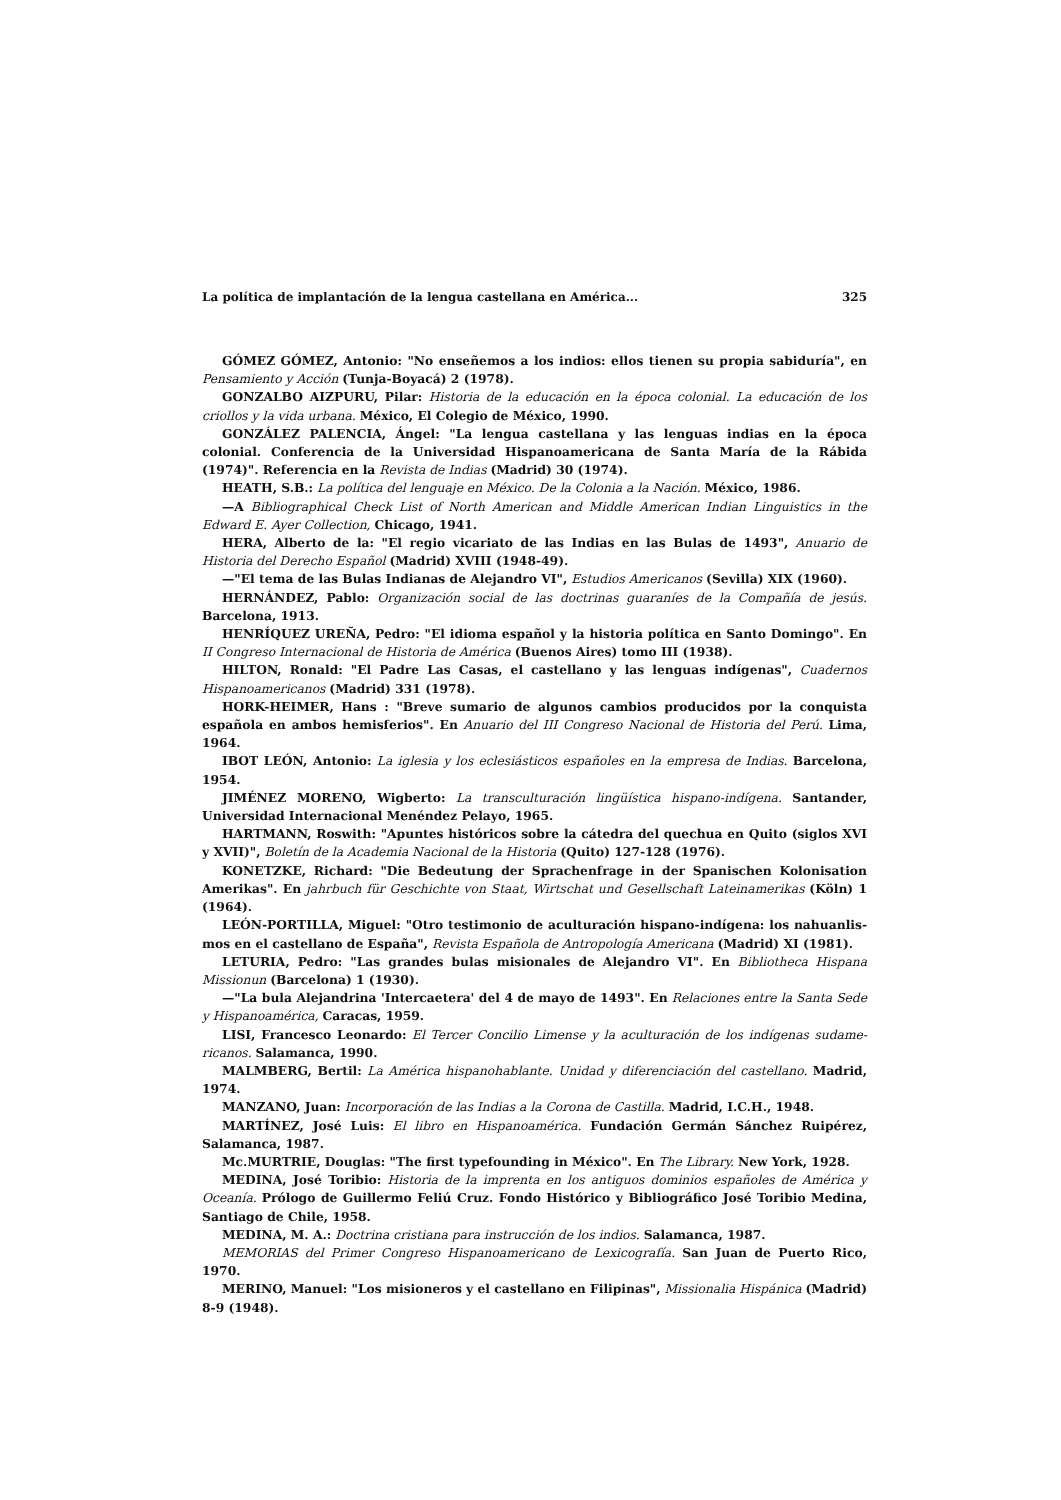La política de implantación de la lengua castellana en América... 325
GÓMEZ GÓMEZ, Antonio: "No enseñemos a los indios: ellos tienen su propia sabiduría", en Pensamiento y Acción (Tunja-Boyacá) 2 (1978).
GONZALBO AIZPURU, Pilar: Historia de la educación en la época colonial. La educación de los criollos y la vida urbana. México, El Colegio de México, 1990.
GONZÁLEZ PALENCIA, Ángel: "La lengua castellana y las lenguas indias en la época colonial. Conferencia de la Universidad Hispanoamericana de Santa María de la Rábida (1974)". Referencia en la Revista de Indias (Madrid) 30 (1974).
HEATH, S.B.: La política del lenguaje en México. De la Colonia a la Nación. México, 1986.
—A Bibliographical Check List of North American and Middle American Indian Linguistics in the Edward E. Ayer Collection, Chicago, 1941.
HERA, Alberto de la: "El regio vicariato de las Indias en las Bulas de 1493", Anuario de Historia del Derecho Español (Madrid) XVIII (1948-49).
—"El tema de las Bulas Indianas de Alejandro VI", Estudios Americanos (Sevilla) XIX (1960).
HERNÁNDEZ, Pablo: Organización social de las doctrinas guaraníes de la Compañía de jesús. Barcelona, 1913.
HENRÍQUEZ UREÑA, Pedro: "El idioma español y la historia política en Santo Domingo". En II Congreso Internacional de Historia de América (Buenos Aires) tomo III (1938).
HILTON, Ronald: "El Padre Las Casas, el castellano y las lenguas indígenas", Cuadernos Hispanoamericanos (Madrid) 331 (1978).
HORK-HEIMER, Hans : "Breve sumario de algunos cambios producidos por la conquista española en ambos hemisferios". En Anuario del III Congreso Nacional de Historia del Perú. Lima, 1964.
IBOT LEÓN, Antonio: La iglesia y los eclesiásticos españoles en la empresa de Indias. Barcelona, 1954.
JIMÉNEZ MORENO, Wigberto: La transculturación lingüística hispano-indígena. Santander, Universidad Internacional Menéndez Pelayo, 1965.
HARTMANN, Roswith: "Apuntes históricos sobre la cátedra del quechua en Quito (siglos XVI y XVII)", Boletín de la Academia Nacional de la Historia (Quito) 127-128 (1976).
KONETZKE, Richard: "Die Bedeutung der Sprachenfrage in der Spanischen Kolonisation Amerikas". En jahrbuch für Geschichte von Staat, Wirtschat und Gesellschaft Lateinamerikas (Köln) 1 (1964).
LEÓN-PORTILLA, Miguel: "Otro testimonio de aculturación hispano-indígena: los nahuanlis-mos en el castellano de España", Revista Española de Antropología Americana (Madrid) XI (1981).
LETURIA, Pedro: "Las grandes bulas misionales de Alejandro VI". En Bibliotheca Hispana Missionun (Barcelona) 1 (1930).
—"La bula Alejandrina 'Intercaetera' del 4 de mayo de 1493". En Relaciones entre la Santa Sede y Hispanoamérica, Caracas, 1959.
LISI, Francesco Leonardo: El Tercer Concilio Limense y la aculturación de los indígenas sudame-ricanos. Salamanca, 1990.
MALMBERG, Bertil: La América hispanohablante. Unidad y diferenciación del castellano. Madrid, 1974.
MANZANO, Juan: Incorporación de las Indias a la Corona de Castilla. Madrid, I.C.H., 1948.
MARTÍNEZ, José Luis: El libro en Hispanoamérica. Fundación Germán Sánchez Ruipérez, Salamanca, 1987.
Mc.MURTRIE, Douglas: "The first typefounding in México". En The Library. New York, 1928.
MEDINA, José Toribio: Historia de la imprenta en los antiguos dominios españoles de América y Oceanía. Prólogo de Guillermo Feliú Cruz. Fondo Histórico y Bibliográfico José Toribio Medina, Santiago de Chile, 1958.
MEDINA, M. A.: Doctrina cristiana para instrucción de los indios. Salamanca, 1987.
MEMORIAS del Primer Congreso Hispanoamericano de Lexicografía. San Juan de Puerto Rico, 1970.
MERINO, Manuel: "Los misioneros y el castellano en Filipinas", Missionalia Hispánica (Madrid) 8-9 (1948).